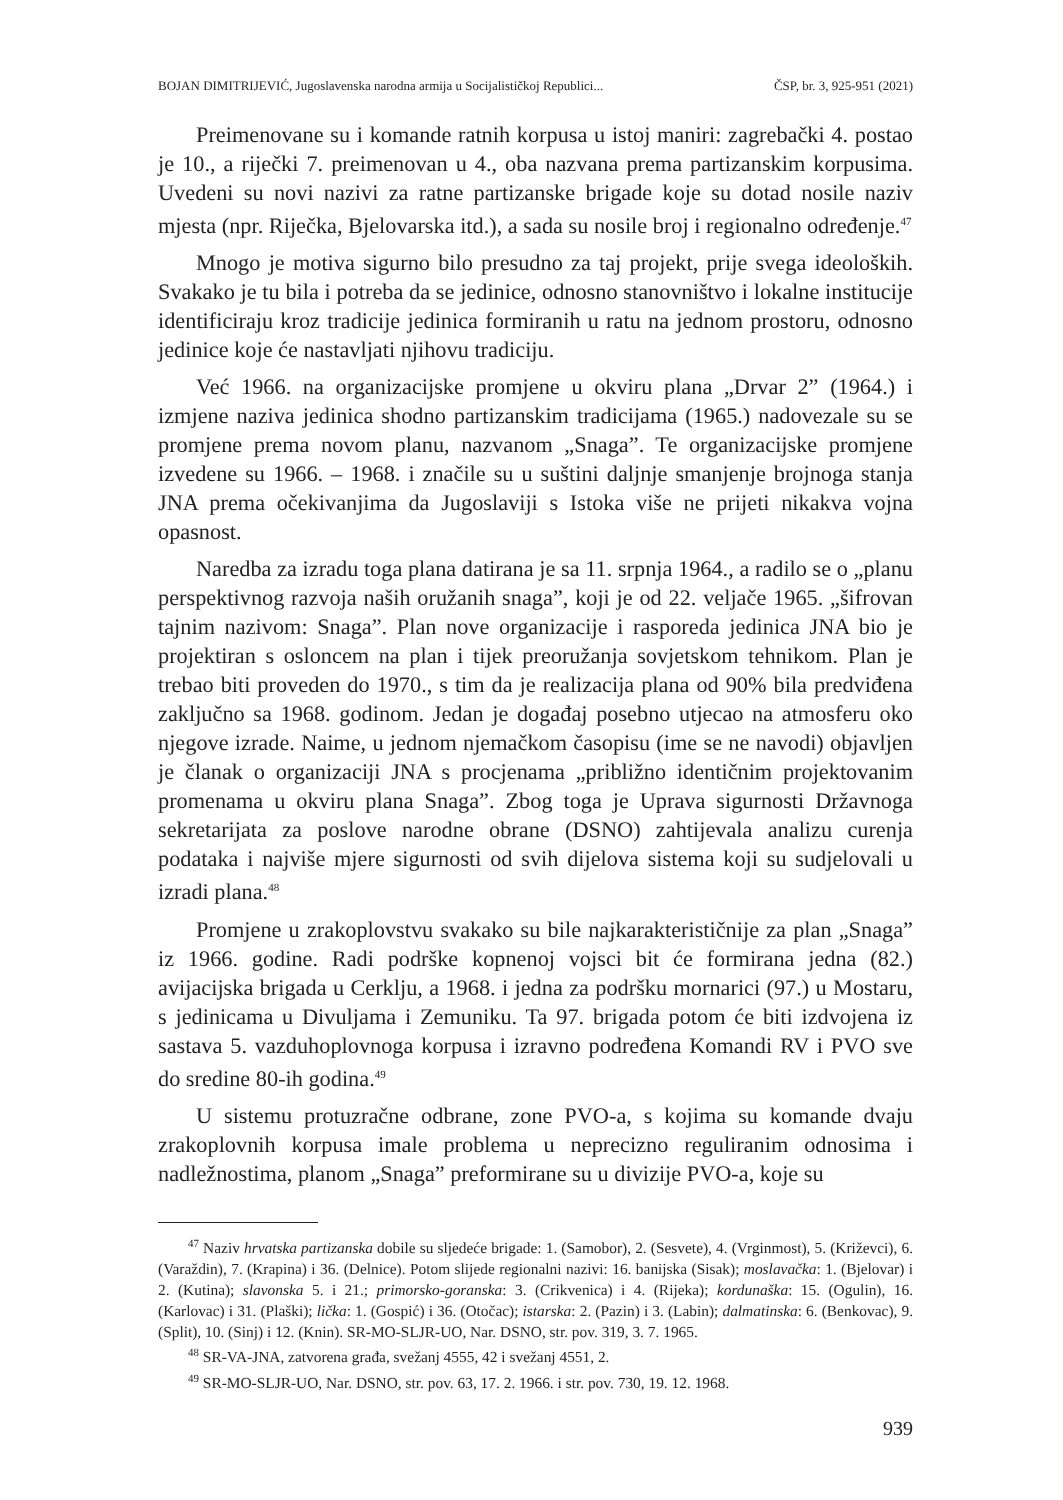BOJAN DIMITRIJEVIĆ, Jugoslavenska narodna armija u Socijalističkoj Republici... ČSP, br. 3, 925-951 (2021)
Preimenovane su i komande ratnih korpusa u istoj maniri: zagrebački 4. postao je 10., a riječki 7. preimenovan u 4., oba nazvana prema partizanskim korpusima. Uvedeni su novi nazivi za ratne partizanske brigade koje su dotad nosile naziv mjesta (npr. Riječka, Bjelovarska itd.), a sada su nosile broj i regionalno određenje.<sup>47</sup>
Mnogo je motiva sigurno bilo presudno za taj projekt, prije svega ideoloških. Svakako je tu bila i potreba da se jedinice, odnosno stanovništvo i lokalne institucije identificiraju kroz tradicije jedinica formiranih u ratu na jednom prostoru, odnosno jedinice koje će nastavljati njihovu tradiciju.
Već 1966. na organizacijske promjene u okviru plana „Drvar 2” (1964.) i izmjene naziva jedinica shodno partizanskim tradicijama (1965.) nadovezale su se promjene prema novom planu, nazvanom „Snaga”. Te organizacijske promjene izvedene su 1966. – 1968. i značile su u suštini daljnje smanjenje brojnoga stanja JNA prema očekivanjima da Jugoslaviji s Istoka više ne prijeti nikakva vojna opasnost.
Naredba za izradu toga plana datirana je sa 11. srpnja 1964., a radilo se o „planu perspektivnog razvoja naših oružanih snaga”, koji je od 22. veljače 1965. „šifrovan tajnim nazivom: Snaga”. Plan nove organizacije i rasporeda jedinica JNA bio je projektiran s osloncem na plan i tijek preoružanja sovjetskom tehnikom. Plan je trebao biti proveden do 1970., s tim da je realizacija plana od 90% bila predviđena zaključno sa 1968. godinom. Jedan je događaj posebno utjecao na atmosferu oko njegove izrade. Naime, u jednom njemačkom časopisu (ime se ne navodi) objavljen je članak o organizaciji JNA s procjenama „približno identičnim projektovanim promenama u okviru plana Snaga”. Zbog toga je Uprava sigurnosti Državnoga sekretarijata za poslove narodne obrane (DSNO) zahtijevala analizu curenja podataka i najviše mjere sigurnosti od svih dijelova sistema koji su sudjelovali u izradi plana.<sup>48</sup>
Promjene u zrakoplovstvu svakako su bile najkarakterističnije za plan „Snaga” iz 1966. godine. Radi podrške kopnenoj vojsci bit će formirana jedna (82.) avijacijska brigada u Cerklju, a 1968. i jedna za podršku mornarici (97.) u Mostaru, s jedinicama u Divuljama i Zemuniku. Ta 97. brigada potom će biti izdvojena iz sastava 5. vazduhoplovnoga korpusa i izravno podređena Komandi RV i PVO sve do sredine 80-ih godina.<sup>49</sup>
U sistemu protuzračne odbrane, zone PVO-a, s kojima su komande dvaju zrakoplovnih korpusa imale problema u neprecizno reguliranim odnosima i nadležnostima, planom „Snaga” preformirane su u divizije PVO-a, koje su
<sup>47</sup> Naziv hrvatska partizanska dobile su sljedeće brigade: 1. (Samobor), 2. (Sesvete), 4. (Vrginmost), 5. (Križevci), 6. (Varaždin), 7. (Krapina) i 36. (Delnice). Potom slijede regionalni nazivi: 16. banijska (Sisak); moslavačka: 1. (Bjelovar) i 2. (Kutina); slavonska 5. i 21.; primorsko-goranska: 3. (Crikvenica) i 4. (Rijeka); kordunaška: 15. (Ogulin), 16. (Karlovac) i 31. (Plaški); lička: 1. (Gospić) i 36. (Otočac); istarska: 2. (Pazin) i 3. (Labin); dalmatinska: 6. (Benkovac), 9. (Split), 10. (Sinj) i 12. (Knin). SR-MO-SLJR-UO, Nar. DSNO, str. pov. 319, 3. 7. 1965.
<sup>48</sup> SR-VA-JNA, zatvorena građa, svežanj 4555, 42 i svežanj 4551, 2.
<sup>49</sup> SR-MO-SLJR-UO, Nar. DSNO, str. pov. 63, 17. 2. 1966. i str. pov. 730, 19. 12. 1968.
939